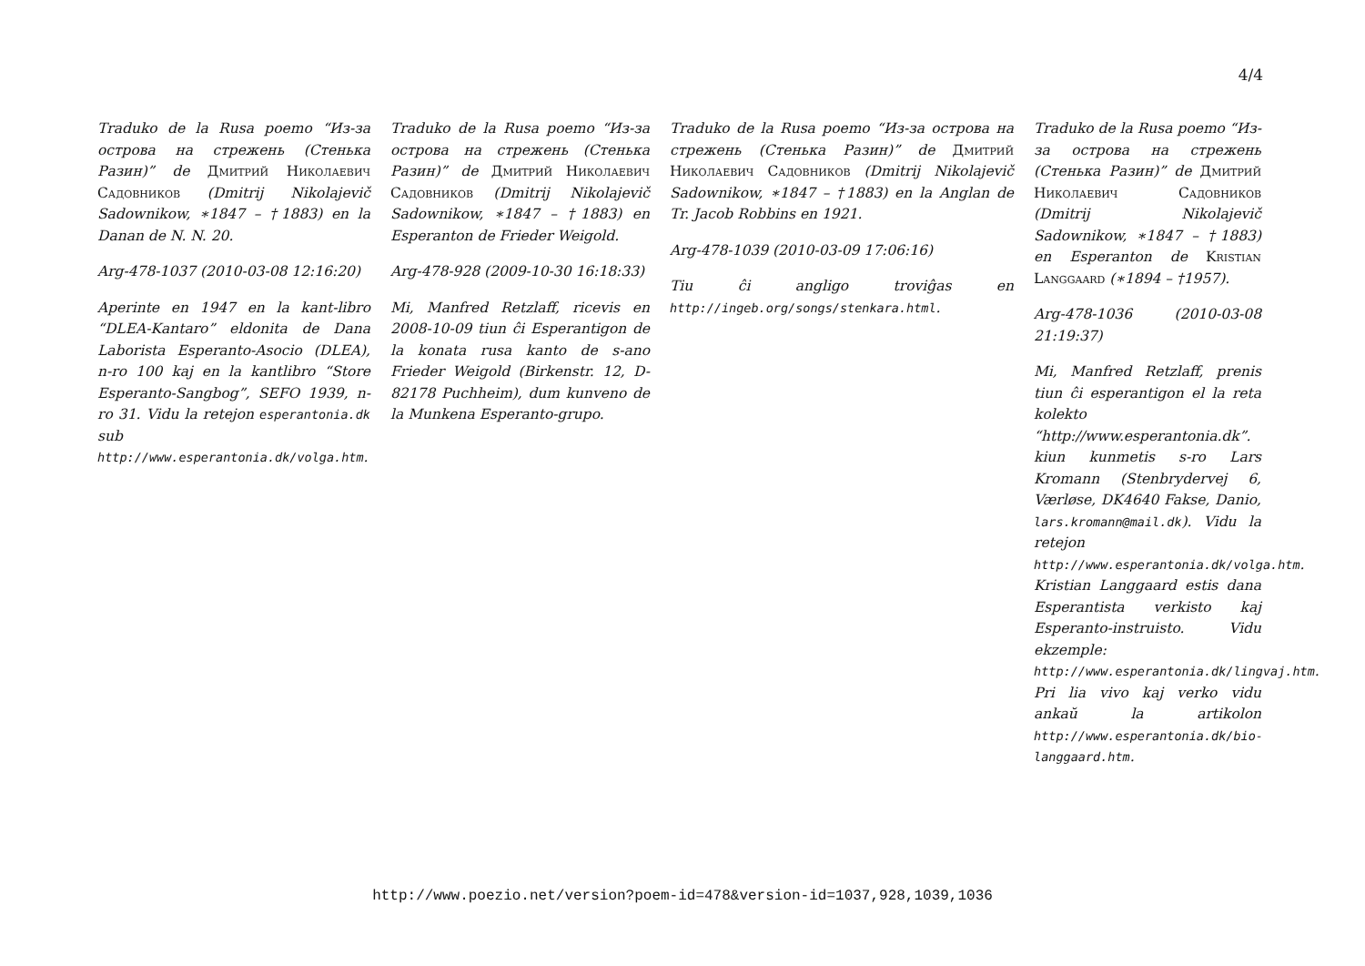4/4
Traduko de la Rusa poemo “Из-за острова на стрежень (Стенька Разин)” de Дмитрий Николаевич Садовников (Dmitrij Nikolajevič Sadownikow, ∗1847 – †1883) en la Danan de N. N. 20.
Arg-478-1037 (2010-03-08 12:16:20)
Aperinte en 1947 en la kant-libro “DLEA-Kantaro” eldonita de Dana Laborista Esperanto-Asocio (DLEA), n-ro 100 kaj en la kantlibro “Store Esperanto-Sangbog”, SEFO 1939, n-ro 31. Vidu la retejon esperantonia.dk sub http://www.esperantonia.dk/volga.htm.
Traduko de la Rusa poemo “Из-за острова на стрежень (Стенька Разин)” de Дмитрий Николаевич Садовников (Dmitrij Nikolajevič Sadownikow, ∗1847 – †1883) en Esperanton de Frieder Weigold.
Arg-478-928 (2009-10-30 16:18:33)
Mi, Manfred Retzlaff, ricevis en 2008-10-09 tiun ĉi Esperantigon de la konata rusa kanto de s-ano Frieder Weigold (Birkenstr. 12, D-82178 Puchheim), dum kunveno de la Munkena Esperanto-grupo.
Traduko de la Rusa poemo “Из-за острова на стрежень (Стенька Разин)” de Дмитрий Николаевич Садовников (Dmitrij Nikolajevič Sadownikow, ∗1847 – †1883) en la Anglan de Tr. Jacob Robbins en 1921.
Arg-478-1039 (2010-03-09 17:06:16)
Tiu ĉi angligo troviĝas en http://ingeb.org/songs/stenkara.html.
Traduko de la Rusa poemo “Из-за острова на стрежень (Стенька Разин)” de Дмитрий Николаевич Садовников (Dmitrij Nikolajevič Sadownikow, ∗1847 – †1883) en Esperanton de Kristian Langgaard (∗1894 – †1957).
Arg-478-1036 (2010-03-08 21:19:37)
Mi, Manfred Retzlaff, prenis tiun ĉi esperantigon el la reta kolekto “http://www.esperantonia.dk”. kiun kunmetis s-ro Lars Kromann (Stenbrydervej 6, Værløse, DK4640 Fakse, Danio, lars.kromann@mail.dk). Vidu la retejon http://www.esperantonia.dk/volga.htm. Kristian Langgaard estis dana Esperantista verkisto kaj Esperanto-instruisto. Vidu ekzemple: http://www.esperantonia.dk/lingvaj.htm. Pri lia vivo kaj verko vidu ankaŭ la artikolon http://www.esperantonia.dk/bio-langgaard.htm.
http://www.poezio.net/version?poem-id=478&version-id=1037,928,1039,1036